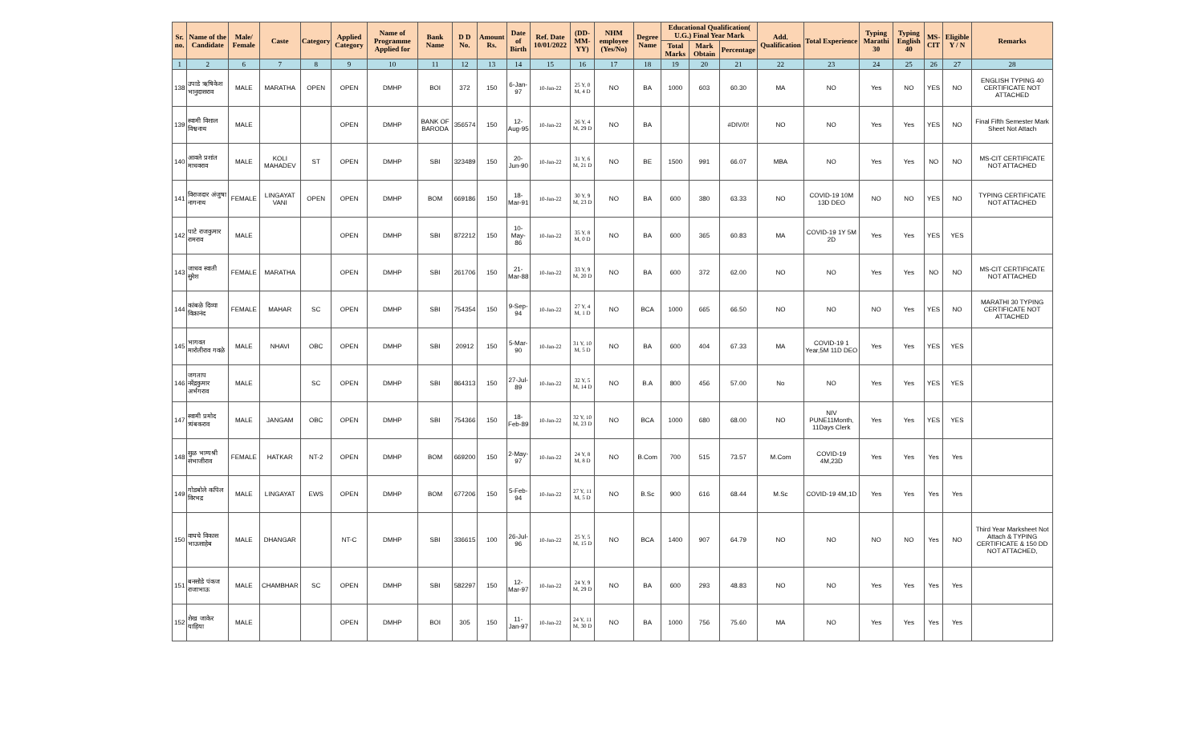| Sr. no. | Name of the Candidate | Male/ Female | Caste | Category | Applied Category | Name of Programme Applied for | Bank Name | D D No. | Amount Rs. | Date of Birth | Ref. Date 10/01/2022 | (DD-MM-YY) | NHM employee (Yes/No) | Degree Name | Educational Qualification( U.G.) Final Year Mark | | | Add. Qualification | Total Experience | Typing Marathi 30 | Typing English 40 | MS-CIT | Eligible Y / N | Remarks |
| --- | --- | --- | --- | --- | --- | --- | --- | --- | --- | --- | --- | --- | --- | --- | --- | --- | --- | --- | --- | --- | --- | --- | --- | --- |
| | | | | | | | | | | | | | | | Total Marks | Mark Obtain | Percentage | | | | | | | |
| 1 | 2 | 6 | 7 | 8 | 9 | 10 | 11 | 12 | 13 | 14 | 15 | 16 | 17 | 18 | 19 | 20 | 21 | 22 | 23 | 24 | 25 | 26 | 27 | 28 |
| 138 | उपाडे ऋषिकेश भानुदासराव | MALE | MARATHA | OPEN | OPEN | DMHP | BOI | 372 | 150 | 6-Jan-97 | 10-Jan-22 | 25 Y, 0 M, 4 D | NO | BA | 1000 | 603 | 60.30 | MA | NO | Yes | NO | YES | NO | ENGLISH TYPING 40 CERTIFICATE NOT ATTACHED |
| 139 | स्वामी विशाल विश्वनाथ | MALE | | | OPEN | DMHP | BANK OF BARODA | 356574 | 150 | 12-Aug-95 | 10-Jan-22 | 26 Y, 4 M, 29 D | NO | BA | | | #DIV/0! | NO | NO | Yes | Yes | YES | NO | Final Fifth Semester Mark Sheet Not Attach |
| 140 | आवले प्रशांत माधवराव | MALE | KOLI MAHADEV | ST | OPEN | DMHP | SBI | 323489 | 150 | 20-Jun-90 | 10-Jan-22 | 31 Y, 6 M, 21 D | NO | BE | 1500 | 991 | 66.07 | MBA | NO | Yes | Yes | NO | NO | MS-CIT CERTIFICATE NOT ATTACHED |
| 141 | विराजदार अंजुषा नागनाथ | FEMALE | LINGAYAT VANI | OPEN | OPEN | DMHP | BOM | 669186 | 150 | 18-Mar-91 | 10-Jan-22 | 30 Y, 9 M, 23 D | NO | BA | 600 | 380 | 63.33 | NO | COVID-19 10M 13D DEO | NO | NO | YES | NO | TYPING CERTIFICATE NOT ATTACHED |
| 142 | पाटे राजकुमार रामराव | MALE | | | OPEN | DMHP | SBI | 872212 | 150 | 10-May-86 | 10-Jan-22 | 35 Y, 8 M, 0 D | NO | BA | 600 | 365 | 60.83 | MA | COVID-19 1Y 5M 2D | Yes | Yes | YES | YES | |
| 143 | जाधव स्वाती सुरेश | FEMALE | MARATHA | | OPEN | DMHP | SBI | 261706 | 150 | 21-Mar-88 | 10-Jan-22 | 33 Y, 9 M, 20 D | NO | BA | 600 | 372 | 62.00 | NO | NO | Yes | Yes | NO | NO | MS-CIT CERTIFICATE NOT ATTACHED |
| 144 | कांबळे दिव्या विक्रानंद | FEMALE | MAHAR | SC | OPEN | DMHP | SBI | 754354 | 150 | 9-Sep-94 | 10-Jan-22 | 27 Y, 4 M, 1 D | NO | BCA | 1000 | 665 | 66.50 | NO | NO | NO | Yes | YES | NO | MARATHI 30 TYPING CERTIFICATE NOT ATTACHED |
| 145 | भागवत मारोतीराव गवळे | MALE | NHAVI | OBC | OPEN | DMHP | SBI | 20912 | 150 | 5-Mar-90 | 10-Jan-22 | 31 Y, 10 M, 5 D | NO | BA | 600 | 404 | 67.33 | MA | COVID-19 1 Year,5M 11D DEO | Yes | Yes | YES | YES | |
| 146 | जगताप नरेंद्रकुमार अर्भगराव | MALE | | SC | OPEN | DMHP | SBI | 864313 | 150 | 27-Jul-89 | 10-Jan-22 | 32 Y, 5 M, 14 D | NO | B.A | 800 | 456 | 57.00 | No | NO | Yes | Yes | YES | YES | |
| 147 | स्वामी प्रमोद त्र्यंबकराव | MALE | JANGAM | OBC | OPEN | DMHP | SBI | 754366 | 150 | 18-Feb-89 | 10-Jan-22 | 32 Y, 10 M, 23 D | NO | BCA | 1000 | 680 | 68.00 | NO | NIV PUNE11Month, 11Days Clerk | Yes | Yes | YES | YES | |
| 148 | सुळ भाग्यश्री संभाजीराव | FEMALE | HATKAR | NT-2 | OPEN | DMHP | BOM | 669200 | 150 | 2-May-97 | 10-Jan-22 | 24 Y, 8 M, 8 D | NO | B.Com | 700 | 515 | 73.57 | M.Com | COVID-19 4M,23D | Yes | Yes | Yes | Yes | |
| 149 | गोडबोले कपिल विरभद्र | MALE | LINGAYAT | EWS | OPEN | DMHP | BOM | 677206 | 150 | 5-Feb-94 | 10-Jan-22 | 27 Y, 11 M, 5 D | NO | B.Sc | 900 | 616 | 68.44 | M.Sc | COVID-19 4M,1D | Yes | Yes | Yes | Yes | |
| 150 | वाघचे विकास भाऊसाहेब | MALE | DHANGAR | | NT-C | DMHP | SBI | 336615 | 100 | 26-Jul-96 | 10-Jan-22 | 25 Y, 5 M, 15 D | NO | BCA | 1400 | 907 | 64.79 | NO | NO | NO | NO | Yes | NO | Third Year Marksheet Not Attach & TYPING CERTIFICATE & 150 DD NOT ATTACHED, |
| 151 | बनसोडे पंकज राजाभाऊ | MALE | CHAMBHAR | SC | OPEN | DMHP | SBI | 582297 | 150 | 12-Mar-97 | 10-Jan-22 | 24 Y, 9 M, 29 D | NO | BA | 600 | 293 | 48.83 | NO | NO | Yes | Yes | Yes | Yes | |
| 152 | शेख जाकेर याहिया | MALE | | | OPEN | DMHP | BOI | 305 | 150 | 11-Jan-97 | 10-Jan-22 | 24 Y, 11 M, 30 D | NO | BA | 1000 | 756 | 75.60 | MA | NO | Yes | Yes | Yes | Yes | |